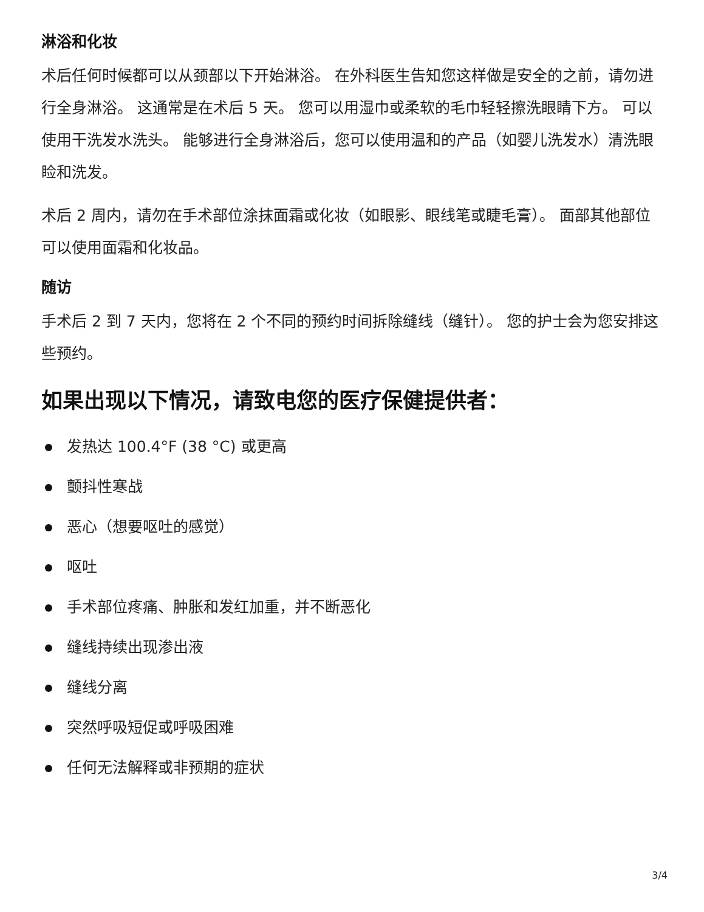淋浴和化妆
术后任何时候都可以从颈部以下开始淋浴。 在外科医生告知您这样做是安全的之前，请勿进行全身淋浴。 这通常是在术后 5 天。 您可以用湿巾或柔软的毛巾轻轻擦洗眼睛下方。 可以使用干洗发水洗头。 能够进行全身淋浴后，您可以使用温和的产品（如婴儿洗发水）清洗眼睑和洗发。
术后 2 周内，请勿在手术部位涂抹面霜或化妆（如眼影、眼线笔或睫毛膏）。 面部其他部位可以使用面霜和化妆品。
随访
手术后 2 到 7 天内，您将在 2 个不同的预约时间拆除缝线（缝针）。 您的护士会为您安排这些预约。
如果出现以下情况，请致电您的医疗保健提供者：
发热达 100.4°F (38 °C) 或更高
颤抖性寒战
恶心（想要呕吐的感觉）
呕吐
手术部位疼痛、肿胀和发红加重，并不断恶化
缝线持续出现渗出液
缝线分离
突然呼吸短促或呼吸困难
任何无法解释或非预期的症状
3/4